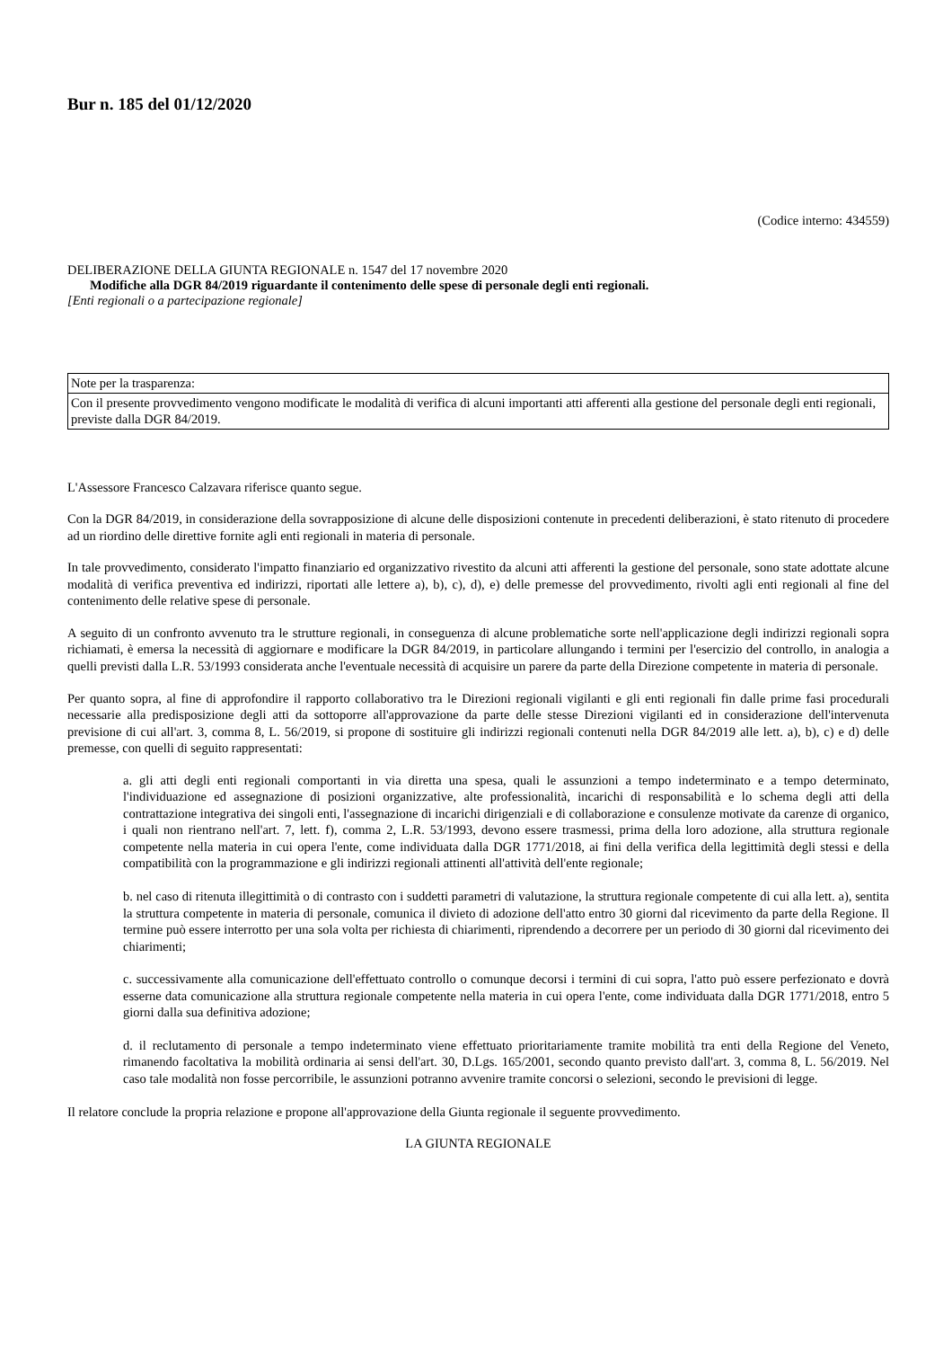Bur n. 185 del 01/12/2020
(Codice interno: 434559)
DELIBERAZIONE DELLA GIUNTA REGIONALE n. 1547 del 17 novembre 2020
Modifiche alla DGR 84/2019 riguardante il contenimento delle spese di personale degli enti regionali.
[Enti regionali o a partecipazione regionale]
Note per la trasparenza:
Con il presente provvedimento vengono modificate le modalità di verifica di alcuni importanti atti afferenti alla gestione del personale degli enti regionali, previste dalla DGR 84/2019.
L'Assessore Francesco Calzavara riferisce quanto segue.
Con la DGR 84/2019, in considerazione della sovrapposizione di alcune delle disposizioni contenute in precedenti deliberazioni, è stato ritenuto di procedere ad un riordino delle direttive fornite agli enti regionali in materia di personale.
In tale provvedimento, considerato l'impatto finanziario ed organizzativo rivestito da alcuni atti afferenti la gestione del personale, sono state adottate alcune modalità di verifica preventiva ed indirizzi, riportati alle lettere a), b), c), d), e) delle premesse del provvedimento, rivolti agli enti regionali al fine del contenimento delle relative spese di personale.
A seguito di un confronto avvenuto tra le strutture regionali, in conseguenza di alcune problematiche sorte nell'applicazione degli indirizzi regionali sopra richiamati, è emersa la necessità di aggiornare e modificare la DGR 84/2019, in particolare allungando i termini per l'esercizio del controllo, in analogia a quelli previsti dalla L.R. 53/1993 considerata anche l'eventuale necessità di acquisire un parere da parte della Direzione competente in materia di personale.
Per quanto sopra, al fine di approfondire il rapporto collaborativo tra le Direzioni regionali vigilanti e gli enti regionali fin dalle prime fasi procedurali necessarie alla predisposizione degli atti da sottoporre all'approvazione da parte delle stesse Direzioni vigilanti ed in considerazione dell'intervenuta previsione di cui all'art. 3, comma 8, L. 56/2019, si propone di sostituire gli indirizzi regionali contenuti nella DGR 84/2019 alle lett. a), b), c) e d) delle premesse, con quelli di seguito rappresentati:
a. gli atti degli enti regionali comportanti in via diretta una spesa, quali le assunzioni a tempo indeterminato e a tempo determinato, l'individuazione ed assegnazione di posizioni organizzative, alte professionalità, incarichi di responsabilità e lo schema degli atti della contrattazione integrativa dei singoli enti, l'assegnazione di incarichi dirigenziali e di collaborazione e consulenze motivate da carenze di organico, i quali non rientrano nell'art. 7, lett. f), comma 2, L.R. 53/1993, devono essere trasmessi, prima della loro adozione, alla struttura regionale competente nella materia in cui opera l'ente, come individuata dalla DGR 1771/2018, ai fini della verifica della legittimità degli stessi e della compatibilità con la programmazione e gli indirizzi regionali attinenti all'attività dell'ente regionale;
b. nel caso di ritenuta illegittimità o di contrasto con i suddetti parametri di valutazione, la struttura regionale competente di cui alla lett. a), sentita la struttura competente in materia di personale, comunica il divieto di adozione dell'atto entro 30 giorni dal ricevimento da parte della Regione. Il termine può essere interrotto per una sola volta per richiesta di chiarimenti, riprendendo a decorrere per un periodo di 30 giorni dal ricevimento dei chiarimenti;
c. successivamente alla comunicazione dell'effettuato controllo o comunque decorsi i termini di cui sopra, l'atto può essere perfezionato e dovrà esserne data comunicazione alla struttura regionale competente nella materia in cui opera l'ente, come individuata dalla DGR 1771/2018, entro 5 giorni dalla sua definitiva adozione;
d. il reclutamento di personale a tempo indeterminato viene effettuato prioritariamente tramite mobilità tra enti della Regione del Veneto, rimanendo facoltativa la mobilità ordinaria ai sensi dell'art. 30, D.Lgs. 165/2001, secondo quanto previsto dall'art. 3, comma 8, L. 56/2019. Nel caso tale modalità non fosse percorribile, le assunzioni potranno avvenire tramite concorsi o selezioni, secondo le previsioni di legge.
Il relatore conclude la propria relazione e propone all'approvazione della Giunta regionale il seguente provvedimento.
LA GIUNTA REGIONALE